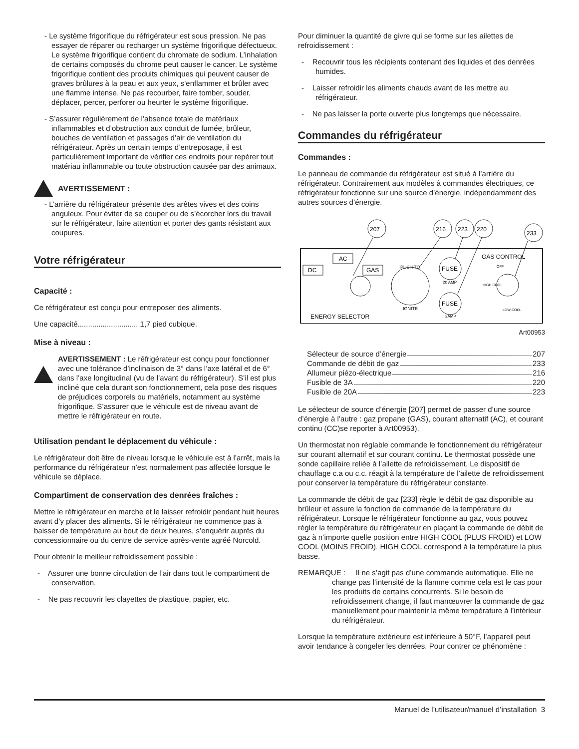- Le système frigorifique du réfrigérateur est sous pression. Ne pas essayer de réparer ou recharger un système frigorifique défectueux. Le système frigorifique contient du chromate de sodium. L’inhalation de certains composés du chrome peut causer le cancer. Le système frigorifique contient des produits chimiques qui peuvent causer de graves brûlures à la peau et aux yeux, s’enflammer et brûler avec une flamme intense. Ne pas recourber, faire tomber, souder, déplacer, percer, perforer ou heurter le système frigorifique.
- S’assurer régulièrement de l’absence totale de matériaux inflammables et d’obstruction aux conduit de fumée, brûleur, bouches de ventilation et passages d’air de ventilation du réfrigérateur. Après un certain temps d’entreposage, il est particulièrement important de vérifier ces endroits pour repérer tout matériau inflammable ou toute obstruction causée par des animaux.
AVERTISSEMENT :
- L’arrière du réfrigérateur présente des arêtes vives et des coins anguleux. Pour éviter de se couper ou de s’écorcher lors du travail sur le réfrigérateur, faire attention et porter des gants résistant aux coupures.
Votre réfrigérateur
Capacité :
Ce réfrigérateur est conçu pour entreposer des aliments.
Une capacité............................. 1,7 pied cubique.
Mise à niveau :
AVERTISSEMENT : Le réfrigérateur est conçu pour fonctionner avec une tolérance d’inclinaison de 3° dans l’axe latéral et de 6° dans l’axe longitudinal (vu de l’avant du réfrigérateur). S’il est plus incliné que cela durant son fonctionnement, cela pose des risques de préjudices corporels ou matériels, notamment au système frigorifique. S’assurer que le véhicule est de niveau avant de mettre le réfrigérateur en route.
Utilisation pendant le déplacement du véhicule :
Le réfrigérateur doit être de niveau lorsque le véhicule est à l’arrêt, mais la performance du réfrigérateur n’est normalement pas affectée lorsque le véhicule se déplace.
Compartiment de conservation des denrées fraîches :
Mettre le réfrigérateur en marche et le laisser refroidir pendant huit heures avant d’y placer des aliments. Si le réfrigérateur ne commence pas à baisser de température au bout de deux heures, s’enquérir auprès du concessionnaire ou du centre de service après-vente agréé Norcold.
Pour obtenir le meilleur refroidissement possible :
- Assurer une bonne circulation de l’air dans tout le compartiment de conservation.
- Ne pas recouvrir les clayettes de plastique, papier, etc.
Pour diminuer la quantité de givre qui se forme sur les ailettes de refroidissement :
- Recouvrir tous les récipients contenant des liquides et des denrées humides.
- Laisser refroidir les aliments chauds avant de les mettre au réfrigérateur.
- Ne pas laisser la porte ouverte plus longtemps que nécessaire.
Commandes du réfrigérateur
Commandes :
Le panneau de commande du réfrigérateur est situé à l’arrière du réfrigérateur. Contrairement aux modèles à commandes électriques, ce réfrigérateur fonctionne sur une source d’énergie, indépendamment des autres sources d’énergie.
207
216
223
220
233
AC
DC
GAS
PUSH TO
IGNITE
FUSE
20 AMP
FUSE
3AMP
GAS CONTROL
OFF
HIGH COOL
LOW COOL
ENERGY SELECTOR
Art00953
Sélecteur de source d’énergie 207
Commande de débit de gaz 233
Allumeur piézo-électrique 216
Fusible de 3A 220
Fusible de 20A 223
Le sélecteur de source d’énergie [207] permet de passer d’une source d’énergie à l’autre : gaz propane (GAS), courant alternatif (AC), et courant continu (CC)se reporter à Art00953).
Un thermostat non réglable commande le fonctionnement du réfrigérateur sur courant alternatif et sur courant continu. Le thermostat possède une sonde capillaire reliée à l’ailette de refroidissement. Le dispositif de chauffage c.a ou c.c. réagit à la température de l’ailette de refroidissement pour conserver la température du réfrigérateur constante.
La commande de débit de gaz [233] règle le débit de gaz disponible au brûleur et assure la fonction de commande de la température du réfrigérateur. Lorsque le réfrigérateur fonctionne au gaz, vous pouvez régler la température du réfrigérateur en plaçant la commande de débit de gaz à n’importe quelle position entre HIGH COOL (PLUS FROID) et LOW COOL (MOINS FROID). HIGH COOL correspond à la température la plus basse.
REMARQUE : Il ne s’agit pas d’une commande automatique. Elle ne change pas l’intensité de la flamme comme cela est le cas pour les produits de certains concurrents. Si le besoin de refroidissement change, il faut manœuvrer la commande de gaz manuellement pour maintenir la même température à l’intérieur du réfrigérateur.
Lorsque la température extérieure est inférieure à 50°F, l’appareil peut avoir tendance à congeler les denrées. Pour contrer ce phénomène :
Manuel de l’utilisateur/manuel d’installation 3